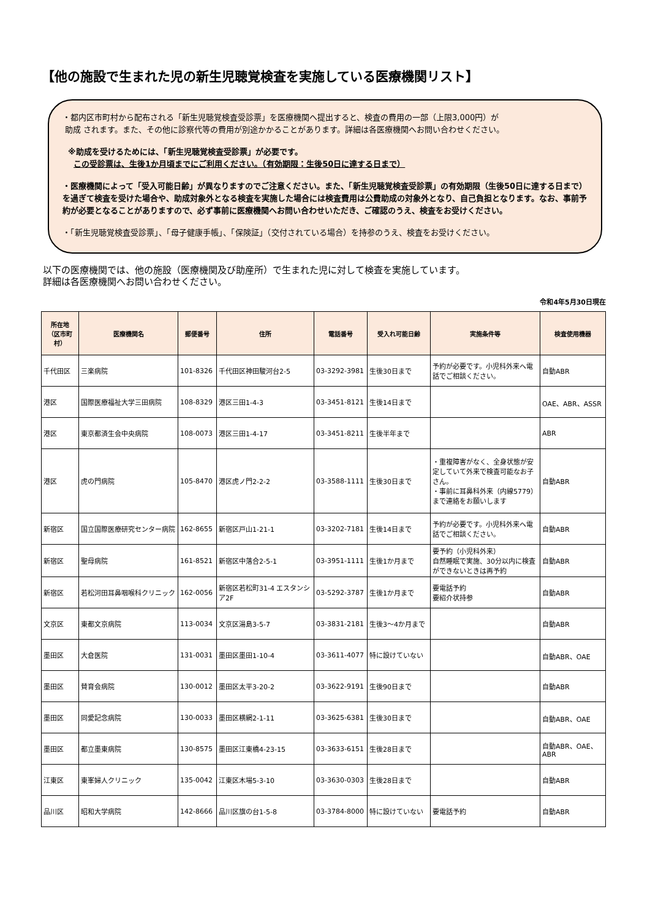【他の施設で生まれた児の新生児聴覚検査を実施している医療機関リスト】
・都内区市町村から配布される「新生児聴覚検査受診票」を医療機関へ提出すると、検査の費用の一部（上限3,000円）が
助成 されます。また、その他に診察代等の費用が別途かかることがあります。詳細は各医療機関へお問い合わせください。
※助成を受けるためには、「新生児聴覚検査受診票」が必要です。
この受診票は、生後1か月頃までにご利用ください。（有効期限：生後50日に達する日まで）
・医療機関によって「受入可能日齢」が異なりますのでご注意ください。また、「新生児聴覚検査受診票」の有効期限（生後50日に達する日まで）を過ぎて検査を受けた場合や、助成対象外となる検査を実施した場合には検査費用は公費助成の対象外となり、自己負担となります。なお、事前予約が必要となることがありますので、必ず事前に医療機関へお問い合わせいただき、ご確認のうえ、検査をお受けください。
・「新生児聴覚検査受診票」、「母子健康手帳」、「保険証」（交付されている場合）を持参のうえ、検査をお受けください。
以下の医療機関では、他の施設（医療機関及び助産所）で生まれた児に対して検査を実施しています。
詳細は各医療機関へお問い合わせください。
令和4年5月30日現在
| 所在地 （区市町村） | 医療機関名 | 郵便番号 | 住所 | 電話番号 | 受入れ可能日齢 | 実施条件等 | 検査使用機器 |
| --- | --- | --- | --- | --- | --- | --- | --- |
| 千代田区 | 三楽病院 | 101-8326 | 千代田区神田駿河台2-5 | 03-3292-3981 | 生後30日まで | 予約が必要です。小児科外来へ電話でご相談ください。 | 自動ABR |
| 港区 | 国際医療福祉大学三田病院 | 108-8329 | 港区三田1-4-3 | 03-3451-8121 | 生後14日まで | | OAE、ABR、ASSR |
| 港区 | 東京都済生会中央病院 | 108-0073 | 港区三田1-4-17 | 03-3451-8211 | 生後半年まで | | ABR |
| 港区 | 虎の門病院 | 105-8470 | 港区虎ノ門2-2-2 | 03-3588-1111 | 生後30日まで | ・重複障害がなく、全身状態が安定していて外来で検査可能なお子さん。 ・事前に耳鼻科外来（内線5779）まで連絡をお願いします | 自動ABR |
| 新宿区 | 国立国際医療研究センター病院 | 162-8655 | 新宿区戸山1-21-1 | 03-3202-7181 | 生後14日まで | 予約が必要です。小児科外来へ電話でご相談ください。 | 自動ABR |
| 新宿区 | 聖母病院 | 161-8521 | 新宿区中落合2-5-1 | 03-3951-1111 | 生後1か月まで | 要予約（小児科外来） 自然睡眠で実施、30分以内に検査ができないときは再予約 | 自動ABR |
| 新宿区 | 若松河田耳鼻咽喉科クリニック | 162-0056 | 新宿区若松町31-4 エスタンシア2F | 03-5292-3787 | 生後1か月まで | 要電話予約 要紹介状持参 | 自動ABR |
| 文京区 | 東都文京病院 | 113-0034 | 文京区湯島3-5-7 | 03-3831-2181 | 生後3～4か月まで | | 自動ABR |
| 墨田区 | 大倉医院 | 131-0031 | 墨田区墨田1-10-4 | 03-3611-4077 | 特に設けていない | | 自動ABR、OAE |
| 墨田区 | 賛育会病院 | 130-0012 | 墨田区太平3-20-2 | 03-3622-9191 | 生後90日まで | | 自動ABR |
| 墨田区 | 同愛記念病院 | 130-0033 | 墨田区横網2-1-11 | 03-3625-6381 | 生後30日まで | | 自動ABR、OAE |
| 墨田区 | 都立墨東病院 | 130-8575 | 墨田区江東橋4-23-15 | 03-3633-6151 | 生後28日まで | | 自動ABR、OAE、ABR |
| 江東区 | 東峯婦人クリニック | 135-0042 | 江東区木場5-3-10 | 03-3630-0303 | 生後28日まで | | 自動ABR |
| 品川区 | 昭和大学病院 | 142-8666 | 品川区旗の台1-5-8 | 03-3784-8000 | 特に設けていない | 要電話予約 | 自動ABR |